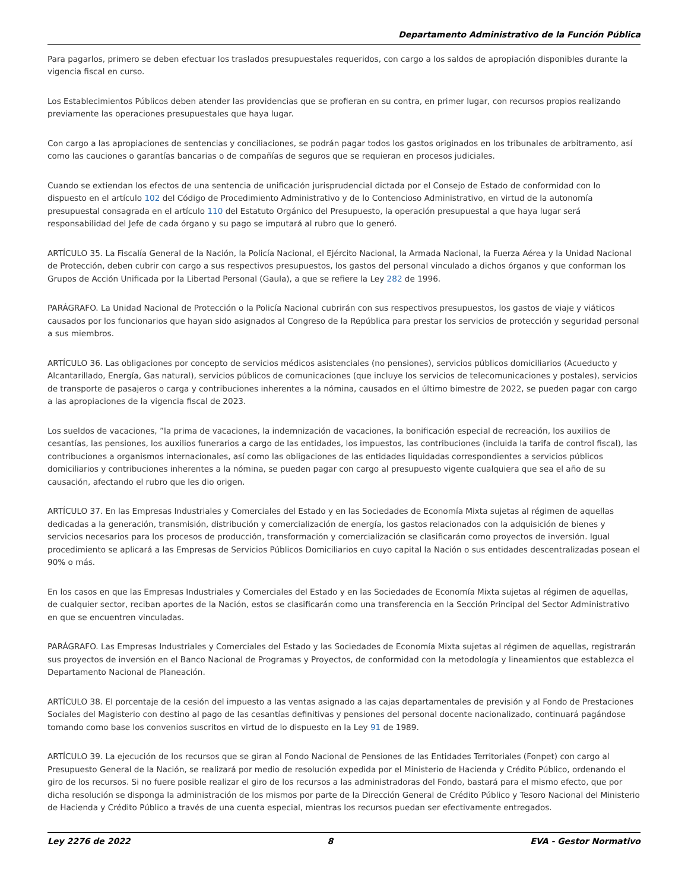Departamento Administrativo de la Función Pública
Para pagarlos, primero se deben efectuar los traslados presupuestales requeridos, con cargo a los saldos de apropiación disponibles durante la vigencia fiscal en curso.
Los Establecimientos Públicos deben atender las providencias que se profieran en su contra, en primer lugar, con recursos propios realizando previamente las operaciones presupuestales que haya lugar.
Con cargo a las apropiaciones de sentencias y conciliaciones, se podrán pagar todos los gastos originados en los tribunales de arbitramento, así como las cauciones o garantías bancarias o de compañías de seguros que se requieran en procesos judiciales.
Cuando se extiendan los efectos de una sentencia de unificación jurisprudencial dictada por el Consejo de Estado de conformidad con lo dispuesto en el artículo 102 del Código de Procedimiento Administrativo y de lo Contencioso Administrativo, en virtud de la autonomía presupuestal consagrada en el artículo 110 del Estatuto Orgánico del Presupuesto, la operación presupuestal a que haya lugar será responsabilidad del Jefe de cada órgano y su pago se imputará al rubro que lo generó.
ARTÍCULO 35. La Fiscalía General de la Nación, la Policía Nacional, el Ejército Nacional, la Armada Nacional, la Fuerza Aérea y la Unidad Nacional de Protección, deben cubrir con cargo a sus respectivos presupuestos, los gastos del personal vinculado a dichos órganos y que conforman los Grupos de Acción Unificada por la Libertad Personal (Gaula), a que se refiere la Ley 282 de 1996.
PARÁGRAFO. La Unidad Nacional de Protección o la Policía Nacional cubrirán con sus respectivos presupuestos, los gastos de viaje y viáticos causados por los funcionarios que hayan sido asignados al Congreso de la República para prestar los servicios de protección y seguridad personal a sus miembros.
ARTÍCULO 36. Las obligaciones por concepto de servicios médicos asistenciales (no pensiones), servicios públicos domiciliarios (Acueducto y Alcantarillado, Energía, Gas natural), servicios públicos de comunicaciones (que incluye los servicios de telecomunicaciones y postales), servicios de transporte de pasajeros o carga y contribuciones inherentes a la nómina, causados en el último bimestre de 2022, se pueden pagar con cargo a las apropiaciones de la vigencia fiscal de 2023.
Los sueldos de vacaciones, ”la prima de vacaciones, la indemnización de vacaciones, la bonificación especial de recreación, los auxilios de cesantías, las pensiones, los auxilios funerarios a cargo de las entidades, los impuestos, las contribuciones (incluida la tarifa de control fiscal), las contribuciones a organismos internacionales, así como las obligaciones de las entidades liquidadas correspondientes a servicios públicos domiciliarios y contribuciones inherentes a la nómina, se pueden pagar con cargo al presupuesto vigente cualquiera que sea el año de su causación, afectando el rubro que les dio origen.
ARTÍCULO 37. En las Empresas Industriales y Comerciales del Estado y en las Sociedades de Economía Mixta sujetas al régimen de aquellas dedicadas a la generación, transmisión, distribución y comercialización de energía, los gastos relacionados con la adquisición de bienes y servicios necesarios para los procesos de producción, transformación y comercialización se clasificarán como proyectos de inversión. Igual procedimiento se aplicará a las Empresas de Servicios Públicos Domiciliarios en cuyo capital la Nación o sus entidades descentralizadas posean el 90% o más.
En los casos en que las Empresas Industriales y Comerciales del Estado y en las Sociedades de Economía Mixta sujetas al régimen de aquellas, de cualquier sector, reciban aportes de la Nación, estos se clasificarán como una transferencia en la Sección Principal del Sector Administrativo en que se encuentren vinculadas.
PARÁGRAFO. Las Empresas Industriales y Comerciales del Estado y las Sociedades de Economía Mixta sujetas al régimen de aquellas, registrarán sus proyectos de inversión en el Banco Nacional de Programas y Proyectos, de conformidad con la metodología y lineamientos que establezca el Departamento Nacional de Planeación.
ARTÍCULO 38. El porcentaje de la cesión del impuesto a las ventas asignado a las cajas departamentales de previsión y al Fondo de Prestaciones Sociales del Magisterio con destino al pago de las cesantías definitivas y pensiones del personal docente nacionalizado, continuará pagándose tomando como base los convenios suscritos en virtud de lo dispuesto en la Ley 91 de 1989.
ARTÍCULO 39. La ejecución de los recursos que se giran al Fondo Nacional de Pensiones de las Entidades Territoriales (Fonpet) con cargo al Presupuesto General de la Nación, se realizará por medio de resolución expedida por el Ministerio de Hacienda y Crédito Público, ordenando el giro de los recursos. Si no fuere posible realizar el giro de los recursos a las administradoras del Fondo, bastará para el mismo efecto, que por dicha resolución se disponga la administración de los mismos por parte de la Dirección General de Crédito Público y Tesoro Nacional del Ministerio de Hacienda y Crédito Público a través de una cuenta especial, mientras los recursos puedan ser efectivamente entregados.
Ley 2276 de 2022 8 EVA - Gestor Normativo